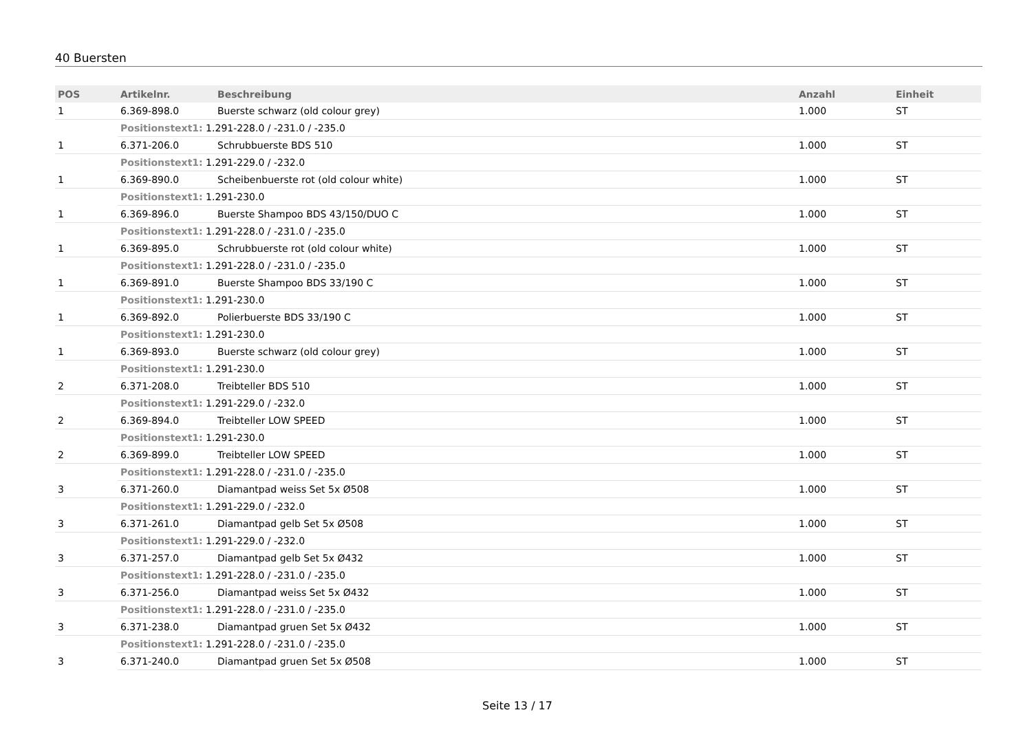40 Buersten
| POS | Artikelnr. | Beschreibung | Anzahl | Einheit |
| --- | --- | --- | --- | --- |
| 1 | 6.369-898.0 | Buerste schwarz (old colour grey) | 1.000 | ST |
| | Positionstext1: 1.291-228.0 / -231.0 / -235.0 | | | |
| 1 | 6.371-206.0 | Schrubbuerste BDS 510 | 1.000 | ST |
| | Positionstext1: 1.291-229.0 / -232.0 | | | |
| 1 | 6.369-890.0 | Scheibenbuerste rot (old colour white) | 1.000 | ST |
| | Positionstext1: 1.291-230.0 | | | |
| 1 | 6.369-896.0 | Buerste Shampoo BDS 43/150/DUO C | 1.000 | ST |
| | Positionstext1: 1.291-228.0 / -231.0 / -235.0 | | | |
| 1 | 6.369-895.0 | Schrubbuerste rot (old colour white) | 1.000 | ST |
| | Positionstext1: 1.291-228.0 / -231.0 / -235.0 | | | |
| 1 | 6.369-891.0 | Buerste Shampoo BDS 33/190 C | 1.000 | ST |
| | Positionstext1: 1.291-230.0 | | | |
| 1 | 6.369-892.0 | Polierbuerste BDS 33/190 C | 1.000 | ST |
| | Positionstext1: 1.291-230.0 | | | |
| 1 | 6.369-893.0 | Buerste schwarz (old colour grey) | 1.000 | ST |
| | Positionstext1: 1.291-230.0 | | | |
| 2 | 6.371-208.0 | Treibteller BDS 510 | 1.000 | ST |
| | Positionstext1: 1.291-229.0 / -232.0 | | | |
| 2 | 6.369-894.0 | Treibteller LOW SPEED | 1.000 | ST |
| | Positionstext1: 1.291-230.0 | | | |
| 2 | 6.369-899.0 | Treibteller LOW SPEED | 1.000 | ST |
| | Positionstext1: 1.291-228.0 / -231.0 / -235.0 | | | |
| 3 | 6.371-260.0 | Diamantpad weiss Set 5x Ø508 | 1.000 | ST |
| | Positionstext1: 1.291-229.0 / -232.0 | | | |
| 3 | 6.371-261.0 | Diamantpad gelb Set 5x Ø508 | 1.000 | ST |
| | Positionstext1: 1.291-229.0 / -232.0 | | | |
| 3 | 6.371-257.0 | Diamantpad gelb Set 5x Ø432 | 1.000 | ST |
| | Positionstext1: 1.291-228.0 / -231.0 / -235.0 | | | |
| 3 | 6.371-256.0 | Diamantpad weiss Set 5x Ø432 | 1.000 | ST |
| | Positionstext1: 1.291-228.0 / -231.0 / -235.0 | | | |
| 3 | 6.371-238.0 | Diamantpad gruen Set 5x Ø432 | 1.000 | ST |
| | Positionstext1: 1.291-228.0 / -231.0 / -235.0 | | | |
| 3 | 6.371-240.0 | Diamantpad gruen Set 5x Ø508 | 1.000 | ST |
Seite 13 / 17